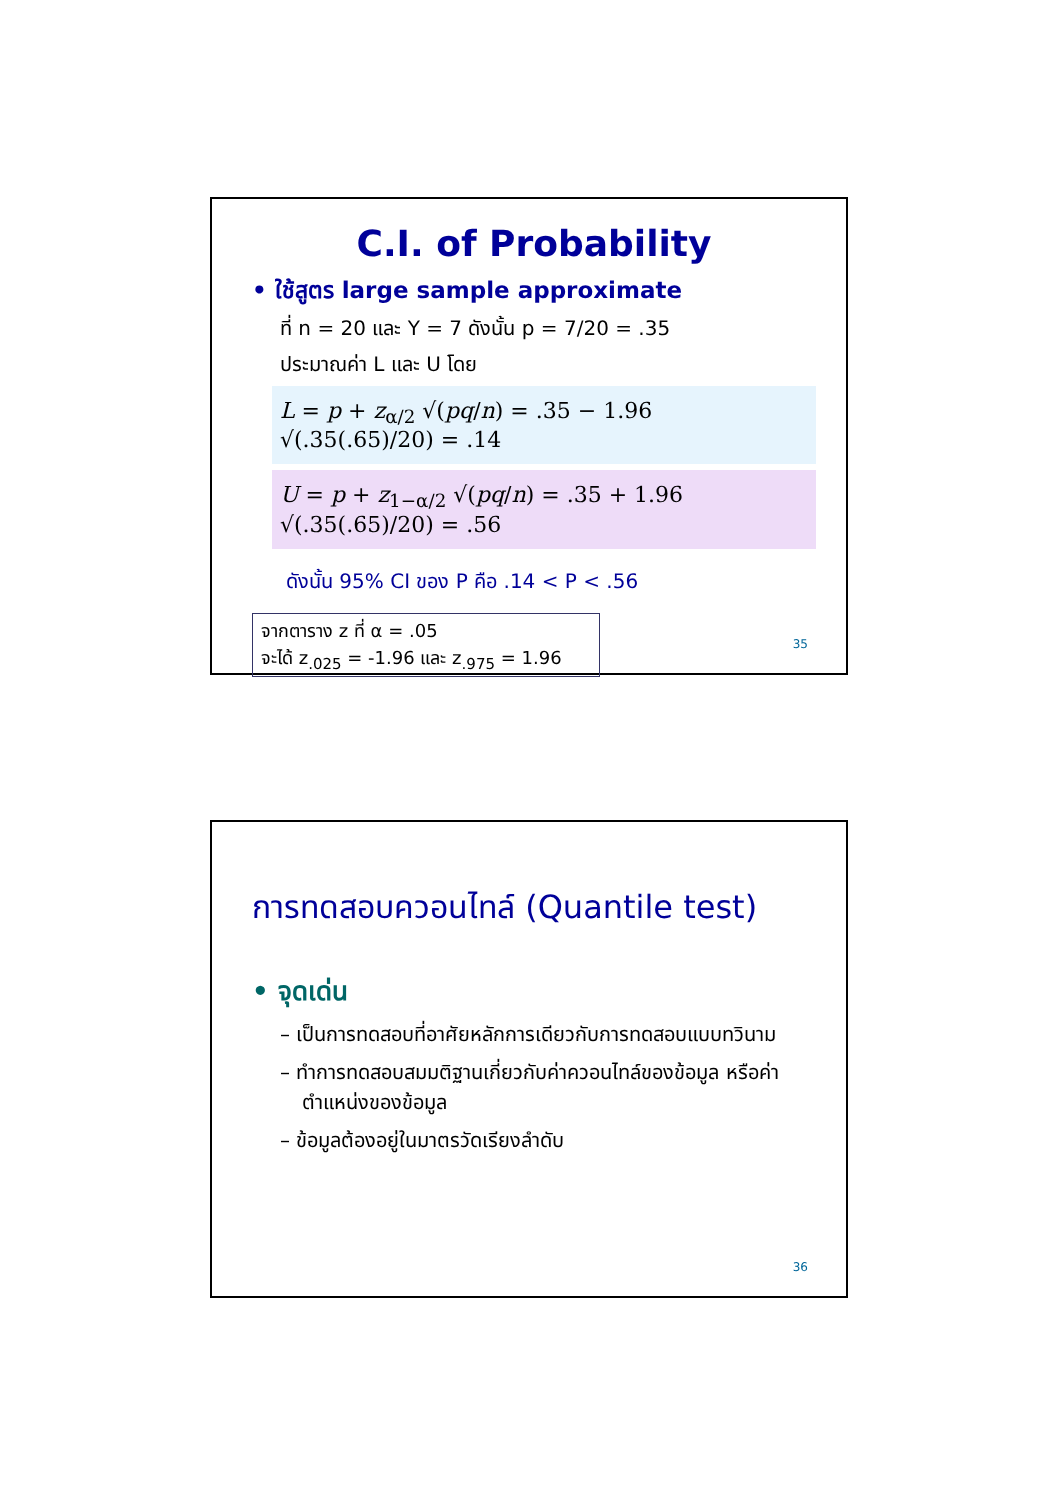C.I. of Probability
• ใช้สูตร large sample approximate
ที่ n = 20 และ Y = 7 ดังนั้น p = 7/20 = .35
ประมาณค่า L และ U โดย
L = p + z<sub>α/2</sub> √(pq/n) = .35 − 1.96 √(.35(.65)/20) = .14
U = p + z<sub>1−α/2</sub> √(pq/n) = .35 + 1.96 √(.35(.65)/20) = .56
ดังนั้น 95% CI ของ P คือ .14 < P < .56
จากตาราง z ที่ α = .05
จะได้ z<sub>.025</sub> = -1.96 และ z<sub>.975</sub> = 1.96
35
การทดสอบควอนไทล์ (Quantile test)
• จุดเด่น
– เป็นการทดสอบที่อาศัยหลักการเดียวกับการทดสอบแบบทวินาม
– ทำการทดสอบสมมติฐานเกี่ยวกับค่าควอนไทล์ของข้อมูล หรือค่าตำแหน่งของข้อมูล
– ข้อมูลต้องอยู่ในมาตรวัดเรียงลำดับ
36